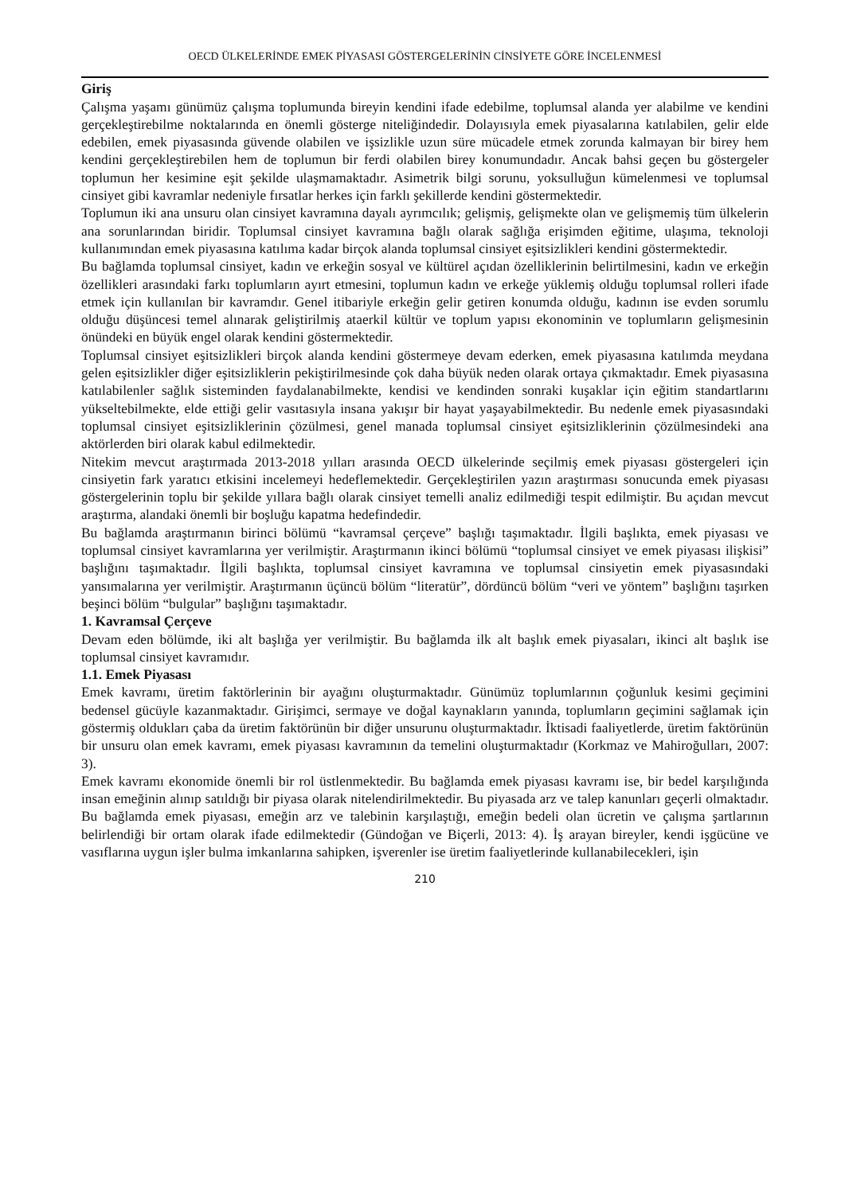OECD ÜLKELERİNDE EMEK PİYASASI GÖSTERGELERİNİN CİNSİYETE GÖRE İNCELENMESİ
Giriş
Çalışma yaşamı günümüz çalışma toplumunda bireyin kendini ifade edebilme, toplumsal alanda yer alabilme ve kendini gerçekleştirebilme noktalarında en önemli gösterge niteliğindedir. Dolayısıyla emek piyasalarına katılabilen, gelir elde edebilen, emek piyasasında güvende olabilen ve işsizlikle uzun süre mücadele etmek zorunda kalmayan bir birey hem kendini gerçekleştirebilen hem de toplumun bir ferdi olabilen birey konumundadır. Ancak bahsi geçen bu göstergeler toplumun her kesimine eşit şekilde ulaşmamaktadır. Asimetrik bilgi sorunu, yoksulluğun kümelenmesi ve toplumsal cinsiyet gibi kavramlar nedeniyle fırsatlar herkes için farklı şekillerde kendini göstermektedir.
Toplumun iki ana unsuru olan cinsiyet kavramına dayalı ayrımcılık; gelişmiş, gelişmekte olan ve gelişmemiş tüm ülkelerin ana sorunlarından biridir. Toplumsal cinsiyet kavramına bağlı olarak sağlığa erişimden eğitime, ulaşıma, teknoloji kullanımından emek piyasasına katılıma kadar birçok alanda toplumsal cinsiyet eşitsizlikleri kendini göstermektedir.
Bu bağlamda toplumsal cinsiyet, kadın ve erkeğin sosyal ve kültürel açıdan özelliklerinin belirtilmesini, kadın ve erkeğin özellikleri arasındaki farkı toplumların ayırt etmesini, toplumun kadın ve erkeğe yüklemiş olduğu toplumsal rolleri ifade etmek için kullanılan bir kavramdır. Genel itibariyle erkeğin gelir getiren konumda olduğu, kadının ise evden sorumlu olduğu düşüncesi temel alınarak geliştirilmiş ataerkil kültür ve toplum yapısı ekonominin ve toplumların gelişmesinin önündeki en büyük engel olarak kendini göstermektedir.
Toplumsal cinsiyet eşitsizlikleri birçok alanda kendini göstermeye devam ederken, emek piyasasına katılımda meydana gelen eşitsizlikler diğer eşitsizliklerin pekiştirilmesinde çok daha büyük neden olarak ortaya çıkmaktadır. Emek piyasasına katılabilenler sağlık sisteminden faydalanabilmekte, kendisi ve kendinden sonraki kuşaklar için eğitim standartlarını yükseltebilmekte, elde ettiği gelir vasıtasıyla insana yakışır bir hayat yaşayabilmektedir. Bu nedenle emek piyasasındaki toplumsal cinsiyet eşitsizliklerinin çözülmesi, genel manada toplumsal cinsiyet eşitsizliklerinin çözülmesindeki ana aktörlerden biri olarak kabul edilmektedir.
Nitekim mevcut araştırmada 2013-2018 yılları arasında OECD ülkelerinde seçilmiş emek piyasası göstergeleri için cinsiyetin fark yaratıcı etkisini incelemeyi hedeflemektedir. Gerçekleştirilen yazın araştırması sonucunda emek piyasası göstergelerinin toplu bir şekilde yıllara bağlı olarak cinsiyet temelli analiz edilmediği tespit edilmiştir. Bu açıdan mevcut araştırma, alandaki önemli bir boşluğu kapatma hedefindedir.
Bu bağlamda araştırmanın birinci bölümü “kavramsal çerçeve” başlığı taşımaktadır. İlgili başlıkta, emek piyasası ve toplumsal cinsiyet kavramlarına yer verilmiştir. Araştırmanın ikinci bölümü “toplumsal cinsiyet ve emek piyasası ilişkisi” başlığını taşımaktadır. İlgili başlıkta, toplumsal cinsiyet kavramına ve toplumsal cinsiyetin emek piyasasındaki yansımalarına yer verilmiştir. Araştırmanın üçüncü bölüm “literatür”, dördüncü bölüm “veri ve yöntem” başlığını taşırken beşinci bölüm “bulgular” başlığını taşımaktadır.
1. Kavramsal Çerçeve
Devam eden bölümde, iki alt başlığa yer verilmiştir. Bu bağlamda ilk alt başlık emek piyasaları, ikinci alt başlık ise toplumsal cinsiyet kavramıdır.
1.1. Emek Piyasası
Emek kavramı, üretim faktörlerinin bir ayağını oluşturmaktadır. Günümüz toplumlarının çoğunluk kesimi geçimini bedensel gücüyle kazanmaktadır. Girişimci, sermaye ve doğal kaynakların yanında, toplumların geçimini sağlamak için göstermiş oldukları çaba da üretim faktörünün bir diğer unsurunu oluşturmaktadır. İktisadi faaliyetlerde, üretim faktörünün bir unsuru olan emek kavramı, emek piyasası kavramının da temelini oluşturmaktadır (Korkmaz ve Mahiroğulları, 2007: 3).
Emek kavramı ekonomide önemli bir rol üstlenmektedir. Bu bağlamda emek piyasası kavramı ise, bir bedel karşılığında insan emeğinin alınıp satıldığı bir piyasa olarak nitelendirilmektedir. Bu piyasada arz ve talep kanunları geçerli olmaktadır. Bu bağlamda emek piyasası, emeğin arz ve talebinin karşılaştığı, emeğin bedeli olan ücretin ve çalışma şartlarının belirlendiği bir ortam olarak ifade edilmektedir (Gündoğan ve Biçerli, 2013: 4). İş arayan bireyler, kendi işgücüne ve vasıflarına uygun işler bulma imkanlarına sahipken, işverenler ise üretim faaliyetlerinde kullanabilecekleri, işin
210